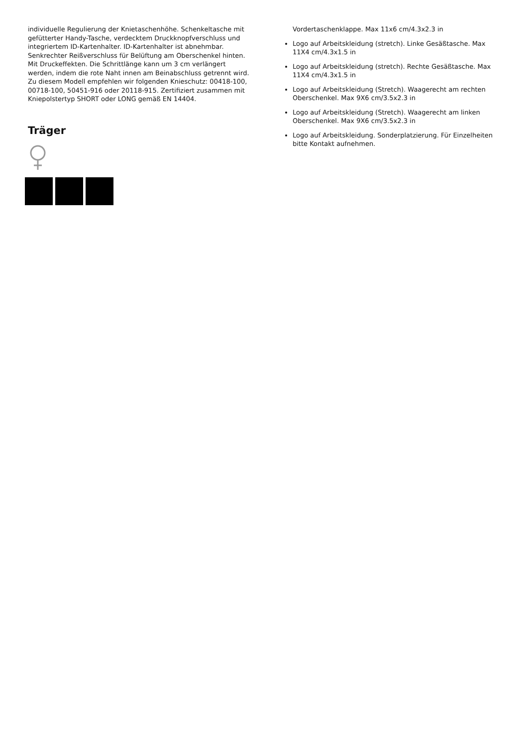individuelle Regulierung der Knietaschenhöhe. Schenkeltasche mit gefütterter Handy-Tasche, verdecktem Druckknopfverschluss und integriertem ID-Kartenhalter. ID-Kartenhalter ist abnehmbar. Senkrechter Reißverschluss für Belüftung am Oberschenkel hinten. Mit Druckeffekten. Die Schrittlänge kann um 3 cm verlängert werden, indem die rote Naht innen am Beinabschluss getrennt wird. Zu diesem Modell empfehlen wir folgenden Knieschutz: 00418-100, 00718-100, 50451-916 oder 20118-915. Zertifiziert zusammen mit Kniepolstertyp SHORT oder LONG gemäß EN 14404.
Träger
Vordertaschenklappe. Max 11x6 cm/4.3x2.3 in
Logo auf Arbeitskleidung (stretch). Linke Gesäßtasche. Max 11X4 cm/4.3x1.5 in
Logo auf Arbeitskleidung (stretch). Rechte Gesäßtasche. Max 11X4 cm/4.3x1.5 in
Logo auf Arbeitskleidung (Stretch). Waagerecht am rechten Oberschenkel. Max 9X6 cm/3.5x2.3 in
Logo auf Arbeitskleidung (Stretch). Waagerecht am linken Oberschenkel. Max 9X6 cm/3.5x2.3 in
Logo auf Arbeitskleidung. Sonderplatzierung. Für Einzelheiten bitte Kontakt aufnehmen.